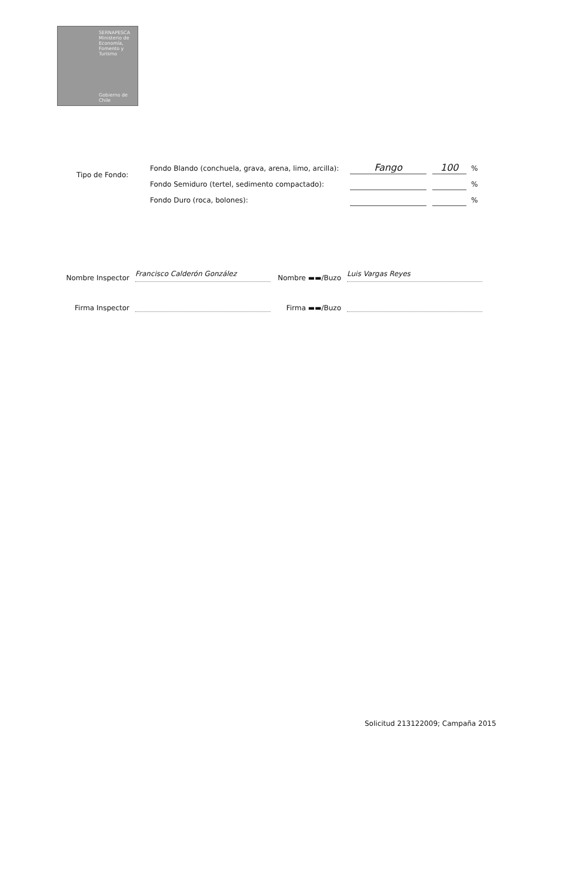SERNAPESCA
Ministerio de Economía, Fomento y Turismo
Gobierno de Chile
Tipo de Fondo:
Fondo Blando (conchuela, grava, arena, limo, arcilla): Fango 100%
Fondo Semiduro (tertel, sedimento compactado): %
Fondo Duro (roca, bolones): %
Nombre Inspector
Francisco Calderón González
Nombre ▬▬/Buzo
Luis Vargas Reyes
Firma Inspector
Firma ▬▬/Buzo
Solicitud 213122009; Campaña 2015